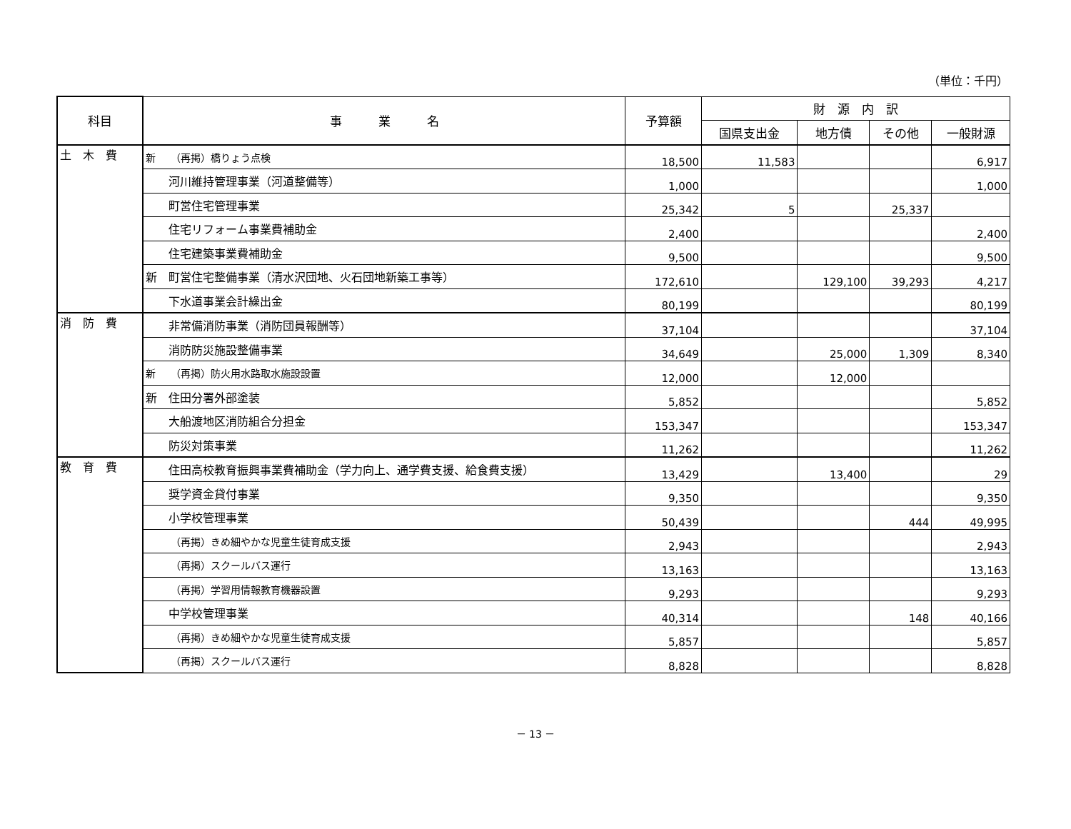（単位：千円）
| 科目 | 事 業 名 | 予算額 | 財 源 内 訳 | | | |
| --- | --- | --- | --- | --- | --- | --- |
| | | | 国県支出金 | 地方債 | その他 | 一般財源 |
| 土 木 費 | 新 （再掲）橋りょう点検 | 18,500 | 11,583 | | | 6,917 |
| | 河川維持管理事業（河道整備等） | 1,000 | | | | 1,000 |
| | 町営住宅管理事業 | 25,342 | 5 | | 25,337 | |
| | 住宅リフォーム事業費補助金 | 2,400 | | | | 2,400 |
| | 住宅建築事業費補助金 | 9,500 | | | | 9,500 |
| | 新 町営住宅整備事業（清水沢団地、火石団地新築工事等） | 172,610 | | 129,100 | 39,293 | 4,217 |
| | 下水道事業会計繰出金 | 80,199 | | | | 80,199 |
| 消 防 費 | 非常備消防事業（消防団員報酬等） | 37,104 | | | | 37,104 |
| | 消防防災施設整備事業 | 34,649 | | 25,000 | 1,309 | 8,340 |
| | 新 （再掲）防火用水路取水施設設置 | 12,000 | | 12,000 | | |
| | 新 住田分署外部塗装 | 5,852 | | | | 5,852 |
| | 大船渡地区消防組合分担金 | 153,347 | | | | 153,347 |
| | 防災対策事業 | 11,262 | | | | 11,262 |
| 教 育 費 | 住田高校教育振興事業費補助金（学力向上、通学費支援、給食費支援） | 13,429 | | 13,400 | | 29 |
| | 奨学資金貸付事業 | 9,350 | | | | 9,350 |
| | 小学校管理事業 | 50,439 | | | 444 | 49,995 |
| | （再掲）きめ細やかな児童生徒育成支援 | 2,943 | | | | 2,943 |
| | （再掲）スクールバス運行 | 13,163 | | | | 13,163 |
| | （再掲）学習用情報教育機器設置 | 9,293 | | | | 9,293 |
| | 中学校管理事業 | 40,314 | | | 148 | 40,166 |
| | （再掲）きめ細やかな児童生徒育成支援 | 5,857 | | | | 5,857 |
| | （再掲）スクールバス運行 | 8,828 | | | | 8,828 |
－ 13 －